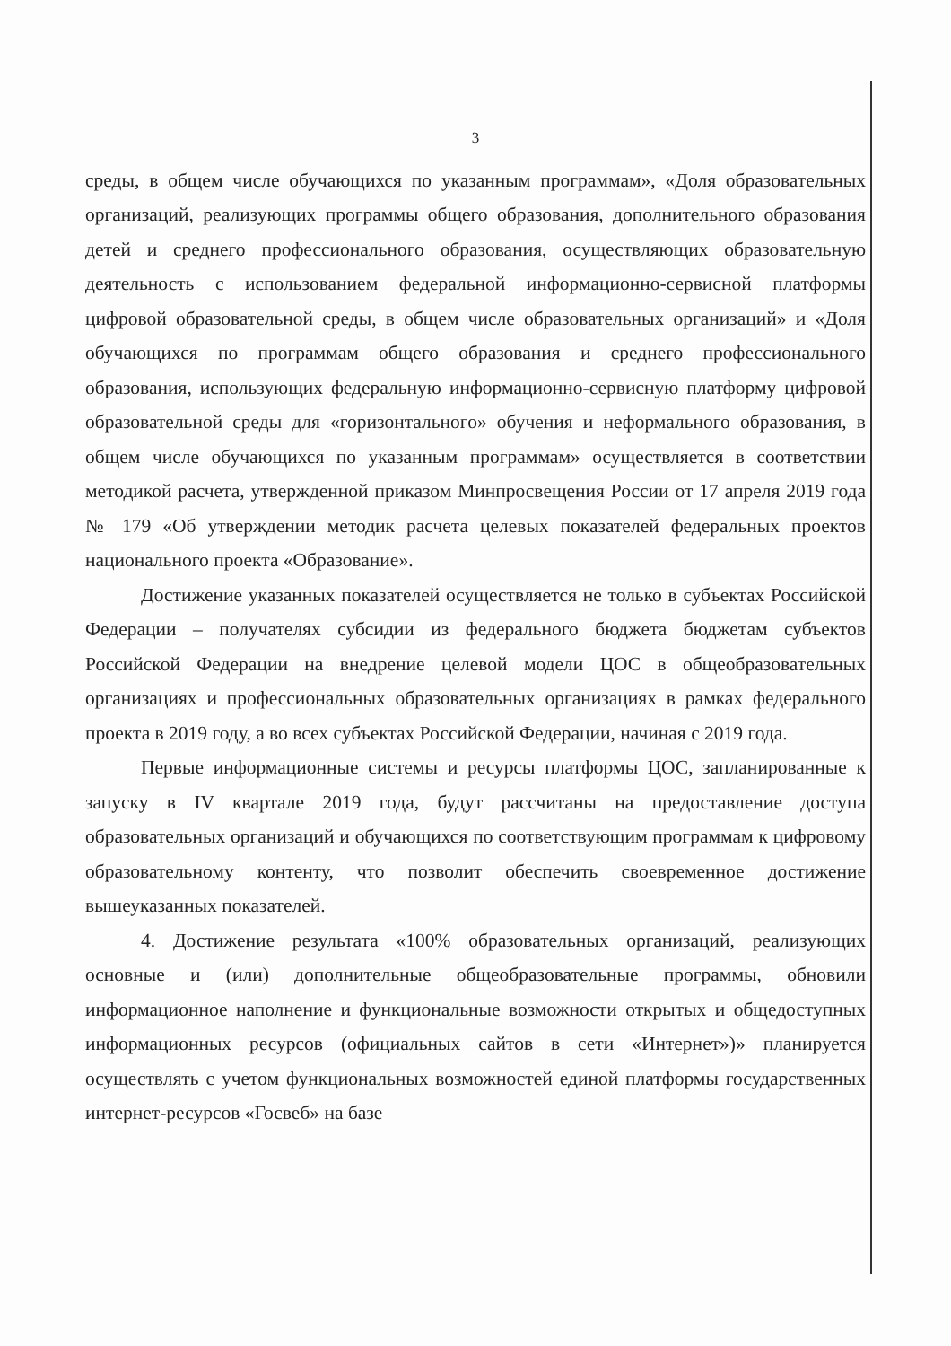3
среды, в общем числе обучающихся по указанным программам», «Доля образовательных организаций, реализующих программы общего образования, дополнительного образования детей и среднего профессионального образования, осуществляющих образовательную деятельность с использованием федеральной информационно-сервисной платформы цифровой образовательной среды, в общем числе образовательных организаций» и «Доля обучающихся по программам общего образования и среднего профессионального образования, использующих федеральную информационно-сервисную платформу цифровой образовательной среды для «горизонтального» обучения и неформального образования, в общем числе обучающихся по указанным программам» осуществляется в соответствии методикой расчета, утвержденной приказом Минпросвещения России от 17 апреля 2019 года № 179 «Об утверждении методик расчета целевых показателей федеральных проектов национального проекта «Образование».
Достижение указанных показателей осуществляется не только в субъектах Российской Федерации – получателях субсидии из федерального бюджета бюджетам субъектов Российской Федерации на внедрение целевой модели ЦОС в общеобразовательных организациях и профессиональных образовательных организациях в рамках федерального проекта в 2019 году, а во всех субъектах Российской Федерации, начиная с 2019 года.
Первые информационные системы и ресурсы платформы ЦОС, запланированные к запуску в IV квартале 2019 года, будут рассчитаны на предоставление доступа образовательных организаций и обучающихся по соответствующим программам к цифровому образовательному контенту, что позволит обеспечить своевременное достижение вышеуказанных показателей.
4. Достижение результата «100% образовательных организаций, реализующих основные и (или) дополнительные общеобразовательные программы, обновили информационное наполнение и функциональные возможности открытых и общедоступных информационных ресурсов (официальных сайтов в сети «Интернет»)» планируется осуществлять с учетом функциональных возможностей единой платформы государственных интернет-ресурсов «Госвеб» на базе